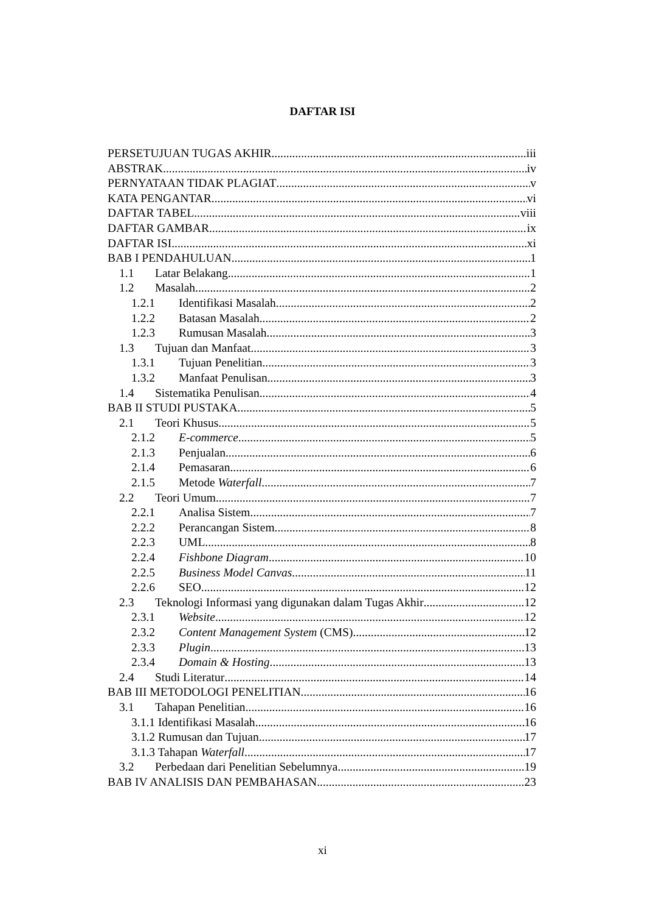DAFTAR ISI
PERSETUJUAN TUGAS AKHIR iii
ABSTRAK iv
PERNYATAAN TIDAK PLAGIAT v
KATA PENGANTAR vi
DAFTAR TABEL viii
DAFTAR GAMBAR ix
DAFTAR ISI xi
BAB I PENDAHULUAN 1
1.1 Latar Belakang 1
1.2 Masalah 2
1.2.1 Identifikasi Masalah 2
1.2.2 Batasan Masalah 2
1.2.3 Rumusan Masalah 3
1.3 Tujuan dan Manfaat 3
1.3.1 Tujuan Penelitian 3
1.3.2 Manfaat Penulisan 3
1.4 Sistematika Penulisan 4
BAB II STUDI PUSTAKA 5
2.1 Teori Khusus 5
2.1.2 E-commerce 5
2.1.3 Penjualan 6
2.1.4 Pemasaran 6
2.1.5 Metode Waterfall 7
2.2 Teori Umum 7
2.2.1 Analisa Sistem 7
2.2.2 Perancangan Sistem 8
2.2.3 UML 8
2.2.4 Fishbone Diagram 10
2.2.5 Business Model Canvas 11
2.2.6 SEO 12
2.3 Teknologi Informasi yang digunakan dalam Tugas Akhir 12
2.3.1 Website 12
2.3.2 Content Management System (CMS) 12
2.3.3 Plugin 13
2.3.4 Domain & Hosting 13
2.4 Studi Literatur 14
BAB III METODOLOGI PENELITIAN 16
3.1 Tahapan Penelitian 16
3.1.1 Identifikasi Masalah 16
3.1.2 Rumusan dan Tujuan 17
3.1.3 Tahapan Waterfall 17
3.2 Perbedaan dari Penelitian Sebelumnya 19
BAB IV ANALISIS DAN PEMBAHASAN 23
xi